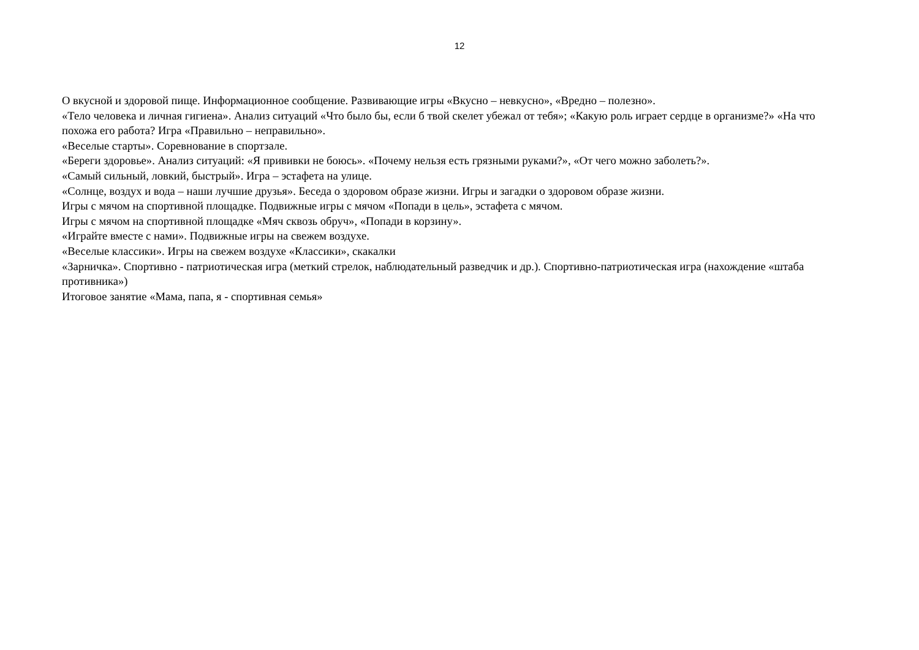12
О вкусной и здоровой пище. Информационное сообщение. Развивающие игры «Вкусно – невкусно», «Вредно – полезно».
«Тело человека и личная гигиена». Анализ ситуаций «Что было бы, если б твой скелет убежал от тебя»; «Какую роль играет сердце в организме?» «На что похожа его работа? Игра «Правильно – неправильно».
«Веселые старты». Соревнование в спортзале.
«Береги здоровье». Анализ ситуаций: «Я прививки не боюсь». «Почему нельзя есть грязными руками?», «От чего можно заболеть?».
«Самый сильный, ловкий, быстрый». Игра – эстафета на улице.
«Солнце, воздух и вода – наши лучшие друзья». Беседа о здоровом образе жизни. Игры и загадки о здоровом образе жизни.
Игры с мячом на спортивной площадке. Подвижные игры с мячом «Попади в цель», эстафета с мячом.
Игры с мячом на спортивной площадке «Мяч сквозь обруч», «Попади в корзину».
«Играйте вместе с нами». Подвижные игры на свежем воздухе.
«Веселые классики». Игры на свежем воздухе «Классики», скакалки
«Зарничка». Спортивно - патриотическая игра (меткий стрелок, наблюдательный разведчик и др.). Спортивно-патриотическая игра (нахождение «штаба противника»)
Итоговое занятие «Мама, папа, я - спортивная семья»